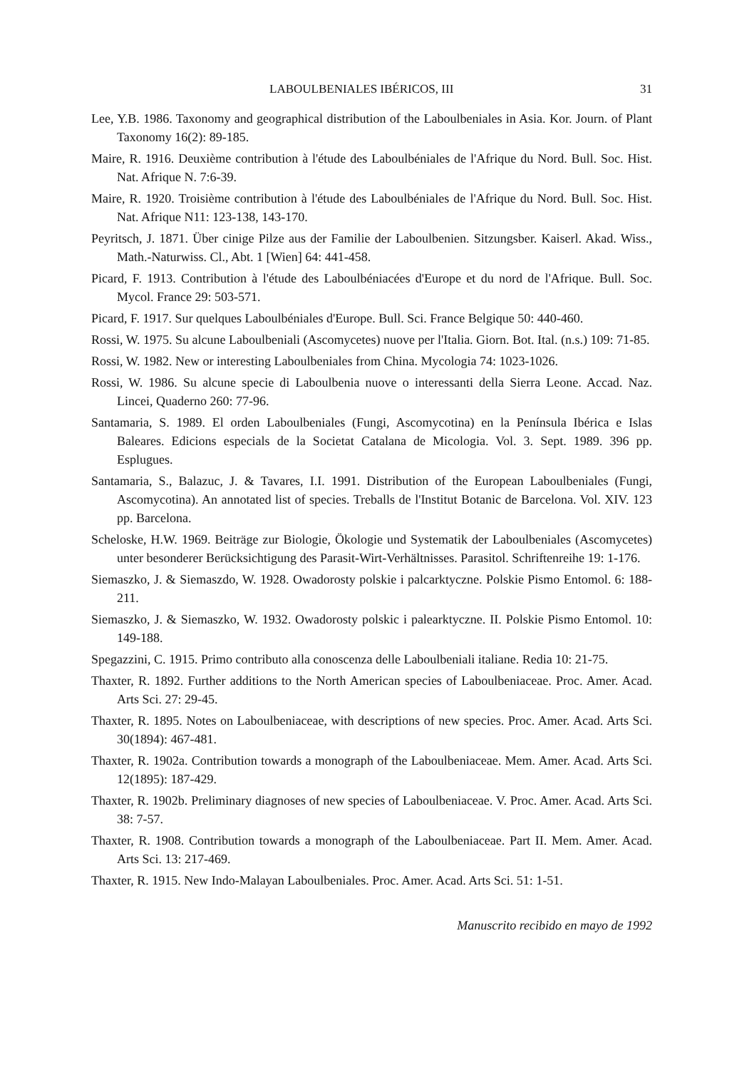LABOULBENIALES IBÉRICOS, III 31
Lee, Y.B. 1986. Taxonomy and geographical distribution of the Laboulbeniales in Asia. Kor. Journ. of Plant Taxonomy 16(2): 89-185.
Maire, R. 1916. Deuxième contribution à l'étude des Laboulbéniales de l'Afrique du Nord. Bull. Soc. Hist. Nat. Afrique N. 7:6-39.
Maire, R. 1920. Troisième contribution à l'étude des Laboulbéniales de l'Afrique du Nord. Bull. Soc. Hist. Nat. Afrique N11: 123-138, 143-170.
Peyritsch, J. 1871. Über cinige Pilze aus der Familie der Laboulbenien. Sitzungsber. Kaiserl. Akad. Wiss., Math.-Naturwiss. Cl., Abt. 1 [Wien] 64: 441-458.
Picard, F. 1913. Contribution à l'étude des Laboulbéniacées d'Europe et du nord de l'Afrique. Bull. Soc. Mycol. France 29: 503-571.
Picard, F. 1917. Sur quelques Laboulbéniales d'Europe. Bull. Sci. France Belgique 50: 440-460.
Rossi, W. 1975. Su alcune Laboulbeniali (Ascomycetes) nuove per l'Italia. Giorn. Bot. Ital. (n.s.) 109: 71-85.
Rossi, W. 1982. New or interesting Laboulbeniales from China. Mycologia 74: 1023-1026.
Rossi, W. 1986. Su alcune specie di Laboulbenia nuove o interessanti della Sierra Leone. Accad. Naz. Lincei, Quaderno 260: 77-96.
Santamaria, S. 1989. El orden Laboulbeniales (Fungi, Ascomycotina) en la Península Ibérica e Islas Baleares. Edicions especials de la Societat Catalana de Micologia. Vol. 3. Sept. 1989. 396 pp. Esplugues.
Santamaria, S., Balazuc, J. & Tavares, I.I. 1991. Distribution of the European Laboulbeniales (Fungi, Ascomycotina). An annotated list of species. Treballs de l'Institut Botanic de Barcelona. Vol. XIV. 123 pp. Barcelona.
Scheloske, H.W. 1969. Beiträge zur Biologie, Ökologie und Systematik der Laboulbeniales (Ascomycetes) unter besonderer Berücksichtigung des Parasit-Wirt-Verhältnisses. Parasitol. Schriftenreihe 19: 1-176.
Siemaszko, J. & Siemaszdo, W. 1928. Owadorosty polskie i palcarktyczne. Polskie Pismo Entomol. 6: 188-211.
Siemaszko, J. & Siemaszko, W. 1932. Owadorosty polskic i palearktyczne. II. Polskie Pismo Entomol. 10: 149-188.
Spegazzini, C. 1915. Primo contributo alla conoscenza delle Laboulbeniali italiane. Redia 10: 21-75.
Thaxter, R. 1892. Further additions to the North American species of Laboulbeniaceae. Proc. Amer. Acad. Arts Sci. 27: 29-45.
Thaxter, R. 1895. Notes on Laboulbeniaceae, with descriptions of new species. Proc. Amer. Acad. Arts Sci. 30(1894): 467-481.
Thaxter, R. 1902a. Contribution towards a monograph of the Laboulbeniaceae. Mem. Amer. Acad. Arts Sci. 12(1895): 187-429.
Thaxter, R. 1902b. Preliminary diagnoses of new species of Laboulbeniaceae. V. Proc. Amer. Acad. Arts Sci. 38: 7-57.
Thaxter, R. 1908. Contribution towards a monograph of the Laboulbeniaceae. Part II. Mem. Amer. Acad. Arts Sci. 13: 217-469.
Thaxter, R. 1915. New Indo-Malayan Laboulbeniales. Proc. Amer. Acad. Arts Sci. 51: 1-51.
Manuscrito recibido en mayo de 1992